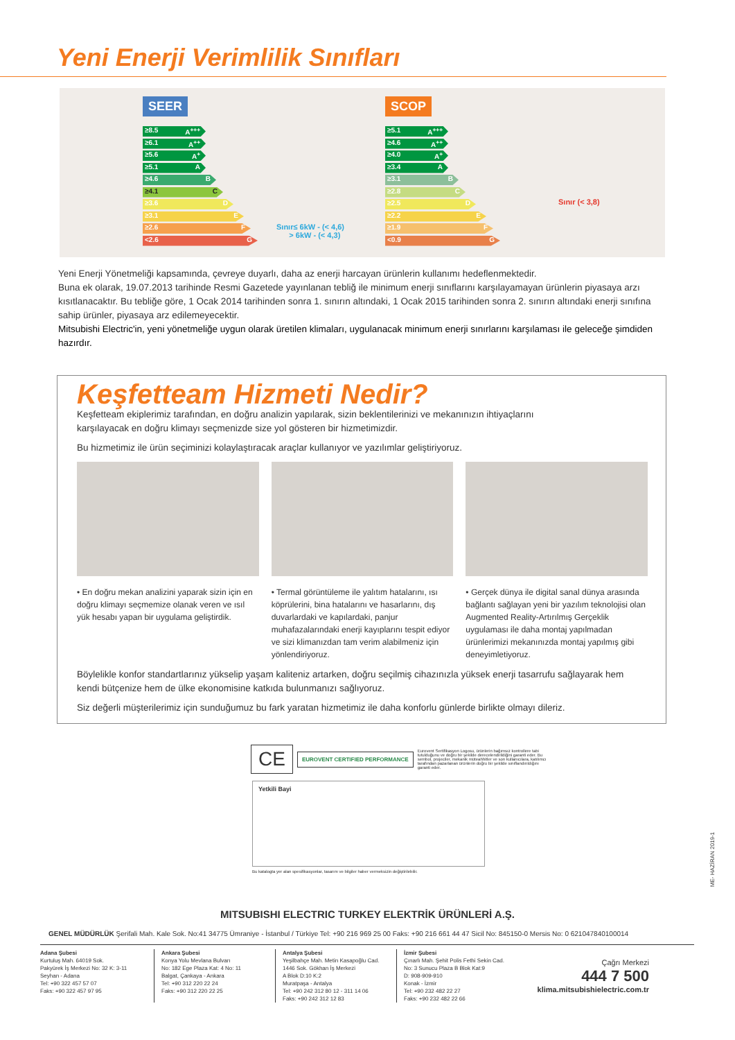Yeni Enerji Verimlilik Sınıfları
SEER
≥8.5 A<sup>+++</sup>
≥6.1 A<sup>++</sup>
≥5.6 A<sup>+</sup>
≥5.1 A
≥4.6 B
≥4.1 C
≥3.6 D
≥3.1 E
≥2.6 F
<2.6 G
Sınır≤ 6kW - (< 4,6)
> 6kW - (< 4,3)
SCOP
≥5.1 A<sup>+++</sup>
≥4.6 A<sup>++</sup>
≥4.0 A<sup>+</sup>
≥3.4 A
≥3.1 B
≥2.8 C
≥2.5 D
≥2.2 E
≥1.9 F
<0.9 G
Sınır (< 3,8)
Yeni Enerji Yönetmeliği kapsamında, çevreye duyarlı, daha az enerji harcayan ürünlerin kullanımı hedeflenmektedir.
Buna ek olarak, 19.07.2013 tarihinde Resmi Gazetede yayınlanan tebliğ ile minimum enerji sınıflarını karşılayamayan ürünlerin piyasaya arzı kısıtlanacaktır. Bu tebliğe göre, 1 Ocak 2014 tarihinden sonra 1. sınırın altındaki, 1 Ocak 2015 tarihinden sonra 2. sınırın altındaki enerji sınıfına sahip ürünler, piyasaya arz edilemeyecektir.
Mitsubishi Electric'in, yeni yönetmeliğe uygun olarak üretilen klimaları, uygulanacak minimum enerji sınırlarını karşılaması ile geleceğe şimdiden hazırdır.
Keşfetteam Hizmeti Nedir?
Keşfetteam ekiplerimiz tarafından, en doğru analizin yapılarak, sizin beklentilerinizi ve mekanınızın ihtiyaçlarını karşılayacak en doğru klimayı seçmenizde size yol gösteren bir hizmetimizdir.
Bu hizmetimiz ile ürün seçiminizi kolaylaştıracak araçlar kullanıyor ve yazılımlar geliştiriyoruz.
• En doğru mekan analizini yaparak sizin için en doğru klimayı seçmemize olanak veren ve ısıl yük hesabı yapan bir uygulama geliştirdik.
• Termal görüntüleme ile yalıtım hatalarını, ısı köprülerini, bina hatalarını ve hasarlarını, dış duvarlardaki ve kapılardaki, panjur muhafazalarındaki enerji kayıplarını tespit ediyor ve sizi klimanızdan tam verim alabilmeniz için yönlendiriyoruz.
• Gerçek dünya ile digital sanal dünya arasında bağlantı sağlayan yeni bir yazılım teknolojisi olan Augmented Reality-Artırılmış Gerçeklik uygulaması ile daha montaj yapılmadan ürünlerimizi mekanınızda montaj yapılmış gibi deneyimletiyoruz.
Böylelikle konfor standartlarınız yükselip yaşam kaliteniz artarken, doğru seçilmiş cihazınızla yüksek enerji tasarrufu sağlayarak hem kendi bütçenize hem de ülke ekonomisine katkıda bulunmanızı sağlıyoruz.
Siz değerli müşterilerimiz için sunduğumuz bu fark yaratan hizmetimiz ile daha konforlu günlerde birlikte olmayı dileriz.
CE
EUROVENT CERTIFIED PERFORMANCE
Eurovent Sertifikasyon Logosu, ürünlerin bağımsız kontrollere tabi tutulduğunu ve doğru bir şekilde derecelendirildiğini garanti eder. Bu sembol, projeciler, mekanik müteahhitler ve son kullanıcılara, katılımcı tarafından pazarlanan ürünlerin doğru bir şekilde sınıflandırıldığını garanti eder.
Yetkili Bayi
Bu katalogta yer alan spesifikasyonlar, tasarım ve bilgiler haber vermeksizin değiştirilebilir.
ME- HAZİRAN 2019-1
MITSUBISHI ELECTRIC TURKEY ELEKTRİK ÜRÜNLERİ A.Ş.
GENEL MÜDÜRLÜK Şerifali Mah. Kale Sok. No:41 34775 Ümraniye - İstanbul / Türkiye Tel: +90 216 969 25 00 Faks: +90 216 661 44 47 Sicil No: 845150-0 Mersis No: 0 621047840100014
Adana Şubesi
Kurtuluş Mah. 64019 Sok.
Pakyürek İş Merkezi No: 32 K: 3-11
Seyhan - Adana
Tel: +90 322 457 57 07
Faks: +90 322 457 97 95
Ankara Şubesi
Konya Yolu Mevlana Bulvarı
No: 182 Ege Plaza Kat: 4 No: 11
Balgat, Çankaya - Ankara
Tel: +90 312 220 22 24
Faks: +90 312 220 22 25
Antalya Şubesi
Yeşilbahçe Mah. Metin Kasapoğlu Cad.
1446 Sok. Gökhan İş Merkezi
A Blok D:10 K:2
Muratpaşa - Antalya
Tel: +90 242 312 80 12 - 311 14 06
Faks: +90 242 312 12 83
İzmir Şubesi
Çınarlı Mah. Şehit Polis Fethi Sekin Cad.
No: 3 Sunucu Plaza B Blok Kat:9
D: 908-909-910
Konak - İzmir
Tel: +90 232 482 22 27
Faks: +90 232 482 22 66
Çağrı Merkezi
444 7 500
klima.mitsubishielectric.com.tr